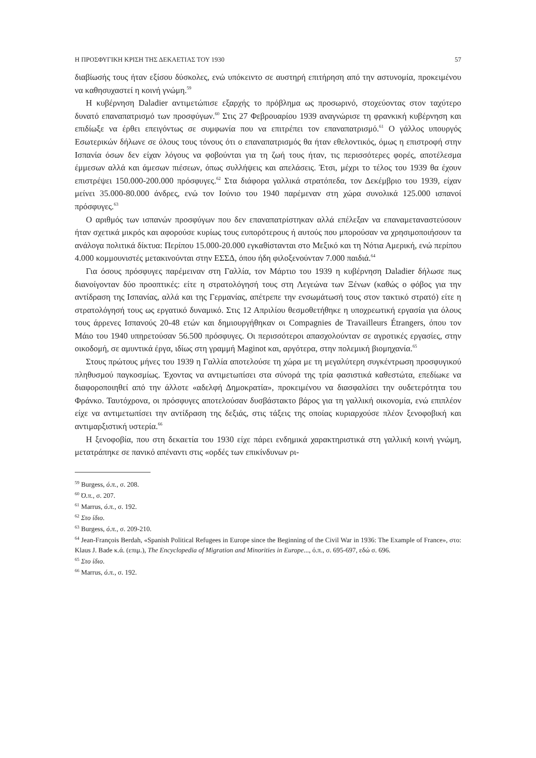Η ΠΡΟΣΦΥΓΙΚΗ ΚΡΙΣΗ ΤΗΣ ΔΕΚΑΕΤΙΑΣ ΤΟΥ 1930 57
διαβίωσής τους ήταν εξίσου δύσκολες, ενώ υπόκειντο σε αυστηρή επιτήρηση από την αστυνομία, προκειμένου να καθησυχαστεί η κοινή γνώμη.<sup>59</sup>
Η κυβέρνηση Daladier αντιμετώπισε εξαρχής το πρόβλημα ως προσωρινό, στοχεύοντας στον ταχύτερο δυνατό επαναπατρισμό των προσφύγων.<sup>60</sup> Στις 27 Φεβρουαρίου 1939 αναγνώρισε τη φρανκική κυβέρνηση και επιδίωξε να έρθει επειγόντως σε συμφωνία που να επιτρέπει τον επαναπατρισμό.<sup>61</sup> Ο γάλλος υπουργός Εσωτερικών δήλωνε σε όλους τους τόνους ότι ο επαναπατρισμός θα ήταν εθελοντικός, όμως η επιστροφή στην Ισπανία όσων δεν είχαν λόγους να φοβούνται για τη ζωή τους ήταν, τις περισσότερες φορές, αποτέλεσμα έμμεσων αλλά και άμεσων πιέσεων, όπως συλλήψεις και απελάσεις. Έτσι, μέχρι το τέλος του 1939 θα έχουν επιστρέψει 150.000-200.000 πρόσφυγες.<sup>62</sup> Στα διάφορα γαλλικά στρατόπεδα, τον Δεκέμβριο του 1939, είχαν μείνει 35.000-80.000 άνδρες, ενώ τον Ιούνιο του 1940 παρέμεναν στη χώρα συνολικά 125.000 ισπανοί πρόσφυγες.<sup>63</sup>
Ο αριθμός των ισπανών προσφύγων που δεν επαναπατρίστηκαν αλλά επέλεξαν να επαναμεταναστεύσουν ήταν σχετικά μικρός και αφορούσε κυρίως τους ευπορότερους ή αυτούς που μπορούσαν να χρησιμοποιήσουν τα ανάλογα πολιτικά δίκτυα: Περίπου 15.000-20.000 εγκαθίστανται στο Μεξικό και τη Νότια Αμερική, ενώ περίπου 4.000 κομμουνιστές μετακινούνται στην ΕΣΣΔ, όπου ήδη φιλοξενούνταν 7.000 παιδιά.<sup>64</sup>
Για όσους πρόσφυγες παρέμειναν στη Γαλλία, τον Μάρτιο του 1939 η κυβέρνηση Daladier δήλωσε πως διανοίγονταν δύο προοπτικές: είτε η στρατολόγησή τους στη Λεγεώνα των Ξένων (καθώς ο φόβος για την αντίδραση της Ισπανίας, αλλά και της Γερμανίας, απέτρεπε την ενσωμάτωσή τους στον τακτικό στρατό) είτε η στρατολόγησή τους ως εργατικό δυναμικό. Στις 12 Απριλίου θεσμοθετήθηκε η υποχρεωτική εργασία για όλους τους άρρενες Ισπανούς 20-48 ετών και δημιουργήθηκαν οι Compagnies de Travailleurs Étrangers, όπου τον Μάιο του 1940 υπηρετούσαν 56.500 πρόσφυγες. Οι περισσότεροι απασχολούνταν σε αγροτικές εργασίες, στην οικοδομή, σε αμυντικά έργα, ιδίως στη γραμμή Maginot και, αργότερα, στην πολεμική βιομηχανία.<sup>65</sup>
Στους πρώτους μήνες του 1939 η Γαλλία αποτελούσε τη χώρα με τη μεγαλύτερη συγκέντρωση προσφυγικού πληθυσμού παγκοσμίως. Έχοντας να αντιμετωπίσει στα σύνορά της τρία φασιστικά καθεστώτα, επεδίωκε να διαφοροποιηθεί από την άλλοτε «αδελφή Δημοκρατία», προκειμένου να διασφαλίσει την ουδετερότητα του Φράνκο. Ταυτόχρονα, οι πρόσφυγες αποτελούσαν δυσβάστακτο βάρος για τη γαλλική οικονομία, ενώ επιπλέον είχε να αντιμετωπίσει την αντίδραση της δεξιάς, στις τάξεις της οποίας κυριαρχούσε πλέον ξενοφοβική και αντιμαρξιστική υστερία.<sup>66</sup>
Η ξενοφοβία, που στη δεκαετία του 1930 είχε πάρει ενδημικά χαρακτηριστικά στη γαλλική κοινή γνώμη, μετατράπηκε σε πανικό απέναντι στις «ορδές των επικίνδυνων ρι-
<sup>59</sup> Burgess, ό.π., σ. 208.
<sup>60</sup> Ό.π., σ. 207.
<sup>61</sup> Marrus, ό.π., σ. 192.
<sup>62</sup> Στο ίδιο.
<sup>63</sup> Burgess, ό.π., σ. 209-210.
<sup>64</sup> Jean-François Berdah, «Spanish Political Refugees in Europe since the Beginning of the Civil War in 1936: The Example of France», στο: Klaus J. Bade κ.ά. (επιμ.), The Encyclopedia of Migration and Minorities in Europe..., ό.π., σ. 695-697, εδώ σ. 696.
<sup>65</sup> Στο ίδιο.
<sup>66</sup> Marrus, ό.π., σ. 192.